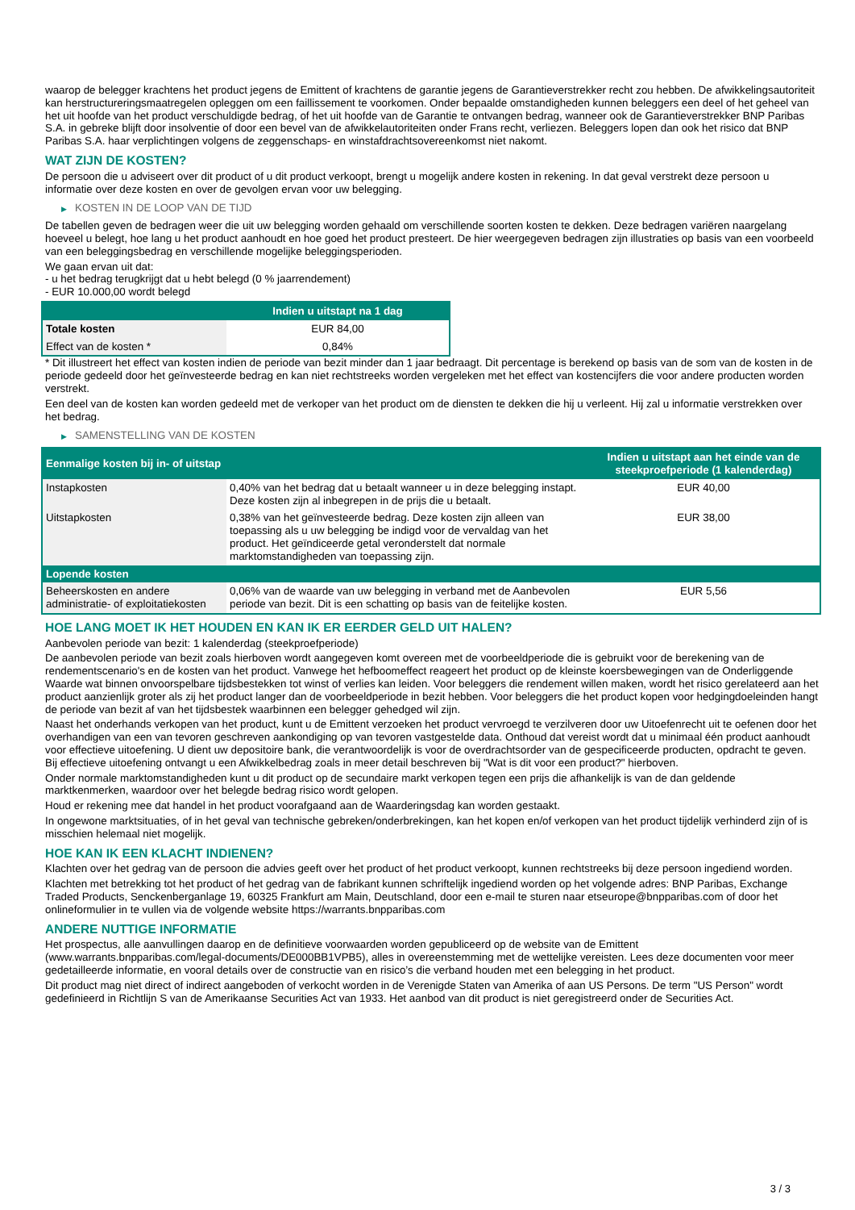waarop de belegger krachtens het product jegens de Emittent of krachtens de garantie jegens de Garantieverstrekker recht zou hebben. De afwikkelingsautoriteit kan herstructureringsmaatregelen opleggen om een faillissement te voorkomen. Onder bepaalde omstandigheden kunnen beleggers een deel of het geheel van het uit hoofde van het product verschuldigde bedrag, of het uit hoofde van de Garantie te ontvangen bedrag, wanneer ook de Garantieverstrekker BNP Paribas S.A. in gebreke blijft door insolventie of door een bevel van de afwikkelautoriteiten onder Frans recht, verliezen. Beleggers lopen dan ook het risico dat BNP Paribas S.A. haar verplichtingen volgens de zeggenschaps- en winstafdrachtsovereenkomst niet nakomt.
WAT ZIJN DE KOSTEN?
De persoon die u adviseert over dit product of u dit product verkoopt, brengt u mogelijk andere kosten in rekening. In dat geval verstrekt deze persoon u informatie over deze kosten en over de gevolgen ervan voor uw belegging.
▶ KOSTEN IN DE LOOP VAN DE TIJD
De tabellen geven de bedragen weer die uit uw belegging worden gehaald om verschillende soorten kosten te dekken. Deze bedragen variëren naargelang hoeveel u belegt, hoe lang u het product aanhoudt en hoe goed het product presteert. De hier weergegeven bedragen zijn illustraties op basis van een voorbeeld van een beleggingsbedrag en verschillende mogelijke beleggingsperioden.
We gaan ervan uit dat:
- u het bedrag terugkrijgt dat u hebt belegd (0 % jaarrendement)
- EUR 10.000,00 wordt belegd
| | Indien u uitstapt na 1 dag |
| --- | --- |
| Totale kosten | EUR 84,00 |
| Effect van de kosten * | 0,84% |
* Dit illustreert het effect van kosten indien de periode van bezit minder dan 1 jaar bedraagt. Dit percentage is berekend op basis van de som van de kosten in de periode gedeeld door het geïnvesteerde bedrag en kan niet rechtstreeks worden vergeleken met het effect van kostencijfers die voor andere producten worden verstrekt.
Een deel van de kosten kan worden gedeeld met de verkoper van het product om de diensten te dekken die hij u verleent. Hij zal u informatie verstrekken over het bedrag.
▶ SAMENSTELLING VAN DE KOSTEN
| Eenmalige kosten bij in- of uitstap | | Indien u uitstapt aan het einde van de steekproefperiode (1 kalenderdag) |
| --- | --- | --- |
| Instapkosten | 0,40% van het bedrag dat u betaalt wanneer u in deze belegging instapt. Deze kosten zijn al inbegrepen in de prijs die u betaalt. | EUR 40,00 |
| Uitstapkosten | 0,38% van het geïnvesteerde bedrag. Deze kosten zijn alleen van toepassing als u uw belegging be indigd voor de vervaldag van het product. Het geïndiceerde getal veronderstelt dat normale marktomstandigheden van toepassing zijn. | EUR 38,00 |
| Lopende kosten | | |
| Beheerskosten en andere administratie- of exploitatiekosten | 0,06% van de waarde van uw belegging in verband met de Aanbevolen periode van bezit. Dit is een schatting op basis van de feitelijke kosten. | EUR 5,56 |
HOE LANG MOET IK HET HOUDEN EN KAN IK ER EERDER GELD UIT HALEN?
Aanbevolen periode van bezit: 1 kalenderdag (steekproefperiode)
De aanbevolen periode van bezit zoals hierboven wordt aangegeven komt overeen met de voorbeeldperiode die is gebruikt voor de berekening van de rendementscenario's en de kosten van het product. Vanwege het hefboomeffect reageert het product op de kleinste koersbewegingen van de Onderliggende Waarde wat binnen onvoorspelbare tijdsbestekken tot winst of verlies kan leiden. Voor beleggers die rendement willen maken, wordt het risico gerelateerd aan het product aanzienlijk groter als zij het product langer dan de voorbeeldperiode in bezit hebben. Voor beleggers die het product kopen voor hedgingdoeleinden hangt de periode van bezit af van het tijdsbestek waarbinnen een belegger gehedged wil zijn.
Naast het onderhands verkopen van het product, kunt u de Emittent verzoeken het product vervroegd te verzilveren door uw Uitoefenrecht uit te oefenen door het overhandigen van een van tevoren geschreven aankondiging op van tevoren vastgestelde data. Onthoud dat vereist wordt dat u minimaal één product aanhoudt voor effectieve uitoefening. U dient uw depositoire bank, die verantwoordelijk is voor de overdrachtsorder van de gespecificeerde producten, opdracht te geven. Bij effectieve uitoefening ontvangt u een Afwikkelbedrag zoals in meer detail beschreven bij "Wat is dit voor een product?" hierboven.
Onder normale marktomstandigheden kunt u dit product op de secundaire markt verkopen tegen een prijs die afhankelijk is van de dan geldende marktkenmerken, waardoor over het belegde bedrag risico wordt gelopen.
Houd er rekening mee dat handel in het product voorafgaand aan de Waarderingsdag kan worden gestaakt.
In ongewone marktsituaties, of in het geval van technische gebreken/onderbrekingen, kan het kopen en/of verkopen van het product tijdelijk verhinderd zijn of is misschien helemaal niet mogelijk.
HOE KAN IK EEN KLACHT INDIENEN?
Klachten over het gedrag van de persoon die advies geeft over het product of het product verkoopt, kunnen rechtstreeks bij deze persoon ingediend worden.
Klachten met betrekking tot het product of het gedrag van de fabrikant kunnen schriftelijk ingediend worden op het volgende adres: BNP Paribas, Exchange Traded Products, Senckenberganlage 19, 60325 Frankfurt am Main, Deutschland, door een e-mail te sturen naar etseurope@bnpparibas.com of door het onlineformulier in te vullen via de volgende website https://warrants.bnpparibas.com
ANDERE NUTTIGE INFORMATIE
Het prospectus, alle aanvullingen daarop en de definitieve voorwaarden worden gepubliceerd op de website van de Emittent (www.warrants.bnpparibas.com/legal-documents/DE000BB1VPB5), alles in overeenstemming met de wettelijke vereisten. Lees deze documenten voor meer gedetailleerde informatie, en vooral details over de constructie van en risico’s die verband houden met een belegging in het product.
Dit product mag niet direct of indirect aangeboden of verkocht worden in de Verenigde Staten van Amerika of aan US Persons. De term "US Person" wordt gedefinieerd in Richtlijn S van de Amerikaanse Securities Act van 1933. Het aanbod van dit product is niet geregistreerd onder de Securities Act.
3 / 3